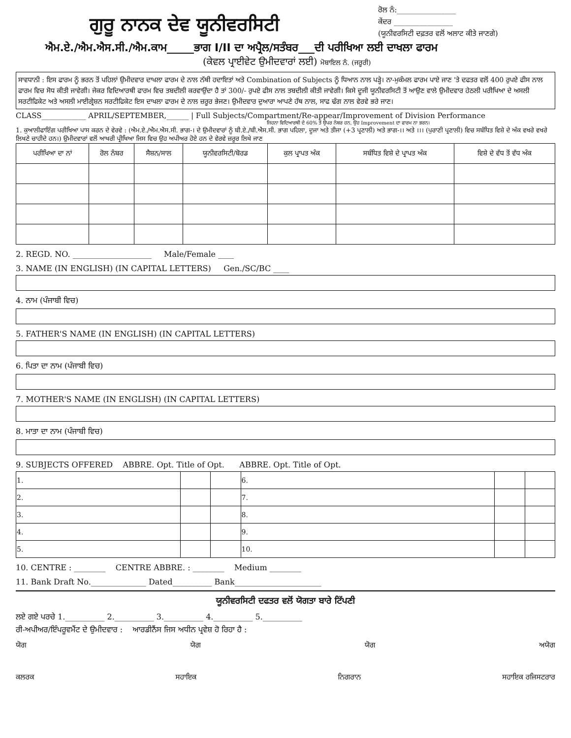ਗੁਰੂ ਨਾਨਕ ਦੇਵ ਯੂਨੀਵਰਸਿਟੀ
ਰੋਲ ਨੰ:________________
ਕੇਂਦਰ ________________
(ਯੂਨੀਵਰਸਿਟੀ ਦਫ਼ਤਰ ਵਲੋਂ ਅਲਾਟ ਕੀਤੇ ਜਾਣਗੇ)
ਐਮ.ਏ./ਐਮ.ਐਸ.ਸੀ./ਐਮ.ਕਾਮ_____ਭਾਗ I/II ਦਾ ਅਪ੍ਰੈਲ/ਸਤੰਬਰ___ਦੀ ਪਰੀਖਿਆ ਲਈ ਦਾਖਲਾ ਫਾਰਮ
(ਕੇਵਲ ਪ੍ਰਾਈਵੇਟ ਉਮੀਦਵਾਰਾਂ ਲਈ) ਮੋਬਾਇਲ ਨੰ. (ਜਰੂਰੀ)
ਸਾਵਧਾਨੀ : ਇਸ ਫਾਰਮ ਨੂੰ ਭਰਨ ਤੋਂ ਪਹਿਲਾਂ ਉਮੀਦਵਾਰ ਦਾਖਲਾ ਫਾਰਮ ਦੇ ਨਾਲ ਨੱਥੀ ਹਦਾਇਤਾਂ ਅਤੇ Combination of Subjects ਨੂੰ ਧਿਆਨ ਨਾਲ ਪੜ੍ਹੇ। ਨਾ-ਮੁਕੰਮਲ ਫਾਰਮ ਪਾਏ ਜਾਣ 'ਤੇ ਦਫਤਰ ਵਲੋਂ 400 ਰੁਪਏ ਫੀਸ ਨਾਲ ਫਾਰਮ ਵਿਚ ਸੋਧ ਕੀਤੀ ਜਾਵੇਗੀ। ਜੇਕਰ ਵਿਦਿਆਰਥੀ ਫਾਰਮ ਵਿਚ ਤਬਦੀਲੀ ਕਰਵਾਉਂਦਾ ਹੈ ਤਾਂ 300/- ਰੁਪਏ ਫੀਸ ਨਾਲ ਤਬਦੀਲੀ ਕੀਤੀ ਜਾਵੇਗੀ। ਕਿਸੇ ਦੂਜੀ ਯੂਨੀਵਰਸਿਟੀ ਤੋਂ ਆਉਣ ਵਾਲੇ ਉਮੀਦਵਾਰ ਹੇਠਲੀ ਪਰੀਖਿਆ ਦੇ ਅਸਲੀ ਸਰਟੀਫਿਕੇਟ ਅਤੇ ਅਸਲੀ ਮਾਈਗ੍ਰੇਸ਼ਨ ਸਰਟੀਫਿਕੇਟ ਇਸ ਦਾਖਲਾ ਫਾਰਮ ਦੇ ਨਾਲ ਜ਼ਰੂਰ ਭੇਜਣ। ਉਮੀਦਵਾਰ ਦੁਆਰਾ ਆਪਣੇ ਹੱਥ ਨਾਲ, ਸਾਫ ਢੰਗ ਨਾਲ ਵੇਰਵੇ ਭਰੇ ਜਾਣ।
CLASS____________ APRIL/SEPTEMBER,______ | Full Subjects/Compartment/Re-appear/Improvement of Division Performance
ਜਿਹਨਾ ਵਿਦਿਆਰਥੀ ਦੇ 60% ਤੋਂ ਉਪਰ ਨੰਬਰ ਹਨ, ਉਹ Improvement ਦਾ ਫਾਰਮ ਨਾ ਭਰਨ।
1. ਕੁਆਲੀਫਾਇੰਗ ਪਰੀਖਿਆ ਪਾਸ ਕਰਨ ਦੇ ਵੇਰਵੇ : (ਐਮ.ਏ./ਐਮ.ਐਸ.ਸੀ. ਭਾਗ-। ਦੇ ਉਮੀਦਵਾਰਾਂ ਨੂੰ ਬੀ.ਏ./ਬੀ.ਐਸ.ਸੀ. ਭਾਗ ਪਹਿਲਾ, ਦੂਜਾ ਅਤੇ ਤੀਜਾ (+3 ਪ੍ਰਣਾਲੀ) ਅਤੇ ਭਾਗ-।। ਅਤੇ ।।। (ਪੁਰਾਣੀ ਪ੍ਰਣਾਲੀ) ਵਿਚ ਸਬੰਧਿਤ ਵਿਸ਼ੇ ਦੇ ਅੰਕ ਵਖਰੇ ਵਖਰੇ ਲਿਖਣੇ ਚਾਹੀਦੇ ਹਨ।) ਉਮੀਦਵਾਰਾਂ ਵਲੋਂ ਆਖਰੀ ਪ੍ਰੀਖਿਆ ਜਿਸ ਵਿਚ ਉਹ ਅਪੀਅਰ ਹੋਏ ਹਨ ਦੇ ਵੇਰਵੇ ਜ਼ਰੂਰ ਲਿਖੇ ਜਾਣ
| ਪਰੀਖਿਆ ਦਾ ਨਾਂ | ਰੋਲ ਨੰਬਰ | ਸੈਸ਼ਨ/ਸਾਲ | ਯੂਨੀਵਰਸਿਟੀ/ਬੋਰਡ | ਕੁਲ ਪ੍ਰਾਪਤ ਅੰਕ | ਸਬੰਧਿਤ ਵਿਸ਼ੇ ਦੇ ਪ੍ਰਾਪਤ ਅੰਕ | ਵਿਸ਼ੇ ਦੇ ਵੱਧ ਤੋਂ ਵੱਧ ਅੰਕ |
| --- | --- | --- | --- | --- | --- | --- |
2. REGD. NO. ____________________ Male/Female ____
3. NAME (IN ENGLISH) (IN CAPITAL LETTERS) Gen./SC/BC ____
4. ਨਾਮ (ਪੰਜਾਬੀ ਵਿਚ)
5. FATHER'S NAME (IN ENGLISH) (IN CAPITAL LETTERS)
6. ਪਿਤਾ ਦਾ ਨਾਮ (ਪੰਜਾਬੀ ਵਿਚ)
7. MOTHER'S NAME (IN ENGLISH) (IN CAPITAL LETTERS)
8. ਮਾਤਾ ਦਾ ਨਾਮ (ਪੰਜਾਬੀ ਵਿਚ)
9. SUBJECTS OFFERED ABBRE. Opt. Title of Opt. ABBRE. Opt. Title of Opt.
| 1. | | | 6. | | |
| 2. | | | 7. | | |
| 3. | | | 8. | | |
| 4. | | | 9. | | |
| 5. | | | 10. | | |
10. CENTRE : ________ CENTRE ABBRE. : ________ Medium ________
11. Bank Draft No.______________ Dated__________ Bank______________________
ਯੂਨੀਵਰਸਿਟੀ ਦਫਤਰ ਵਲੋਂ ਯੋਗਤਾ ਬਾਰੇ ਟਿੱਪਣੀ
ਲਏ ਗਏ ਪਰਚੇ 1.__________ 2.__________ 3.__________ 4.__________ 5.__________
ਰੀ-ਅਪੀਅਰ/ਇੰਪਰੂਵਮੈਂਟ ਦੇ ਉਮੀਦਵਾਰ : ਆਰਡੀਨੈਂਸ ਜਿਸ ਅਧੀਨ ਪ੍ਰਵੇਸ਼ ਹੋ ਰਿਹਾ ਹੈ :
ਯੋਗ ਯੋਗ ਯੋਗ ਅਯੋਗ
ਕਲਰਕ ਸਹਾਇਕ ਨਿਗਰਾਨ ਸਹਾਇਕ ਰਜਿਸਟਰਾਰ